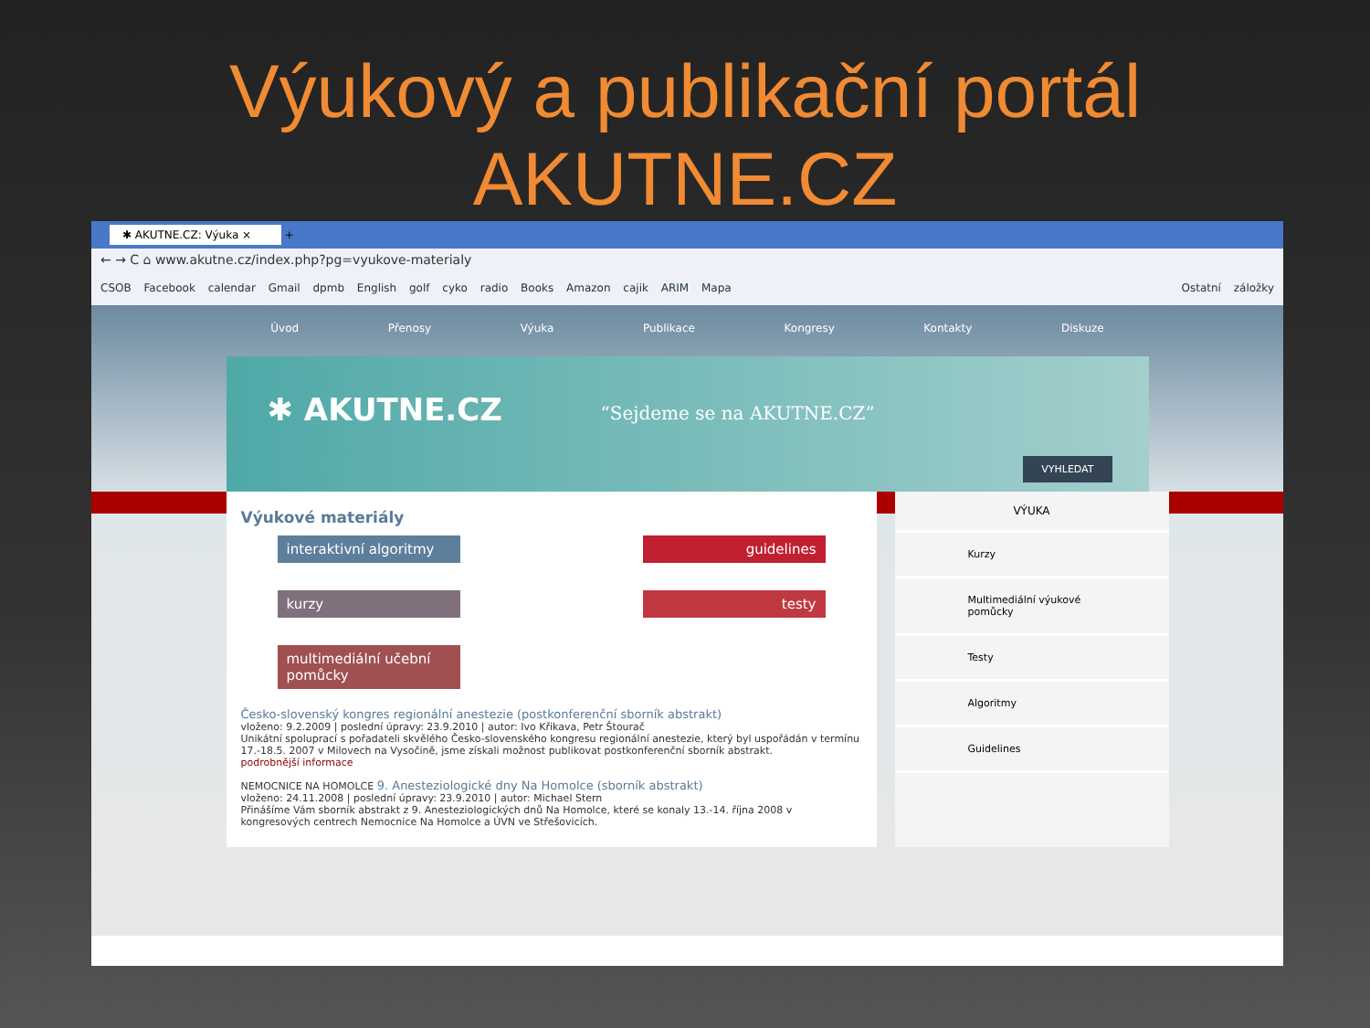Výukový a publikační portál
AKUTNE.CZ
✱ AKUTNE.CZ: Výuka × +
← → C ⌂ www.akutne.cz/index.php?pg=vyukove-materialy
CSOB Facebook calendar Gmail dpmb English golf cyko radio Books Amazon cajik ARIM Mapa Ostatní záložky
Úvod Přenosy Výuka Publikace Kongresy Kontakty Diskuze
✱ AKUTNE.CZ “Sejdeme se na AKUTNE.CZ”
VYHLEDAT
Výukové materiály
interaktivní algoritmy
guidelines
kurzy
testy
multimediální učební pomůcky
Česko-slovenský kongres regionální anestezie (postkonferenční sborník abstrakt)
vloženo: 9.2.2009 | poslední úpravy: 23.9.2010 | autor: Ivo Křikava, Petr Štourač
Unikátní spoluprací s pořadateli skvělého Česko-slovenského kongresu regionální anestezie, který byl uspořádán v termínu 17.-18.5. 2007 v Milovech na Vysočině, jsme získali možnost publikovat postkonferenční sborník abstrakt.
podrobnější informace
NEMOCNICE NA HOMOLCE 9. Anesteziologické dny Na Homolce (sborník abstrakt)
vloženo: 24.11.2008 | poslední úpravy: 23.9.2010 | autor: Michael Stern
Přinášíme Vám sborník abstrakt z 9. Anesteziologických dnů Na Homolce, které se konaly 13.-14. října 2008 v kongresových centrech Nemocnice Na Homolce a ÚVN ve Střešovicích.
VÝUKA
Kurzy
Multimediální výukové pomůcky
Testy
Algoritmy
Guidelines